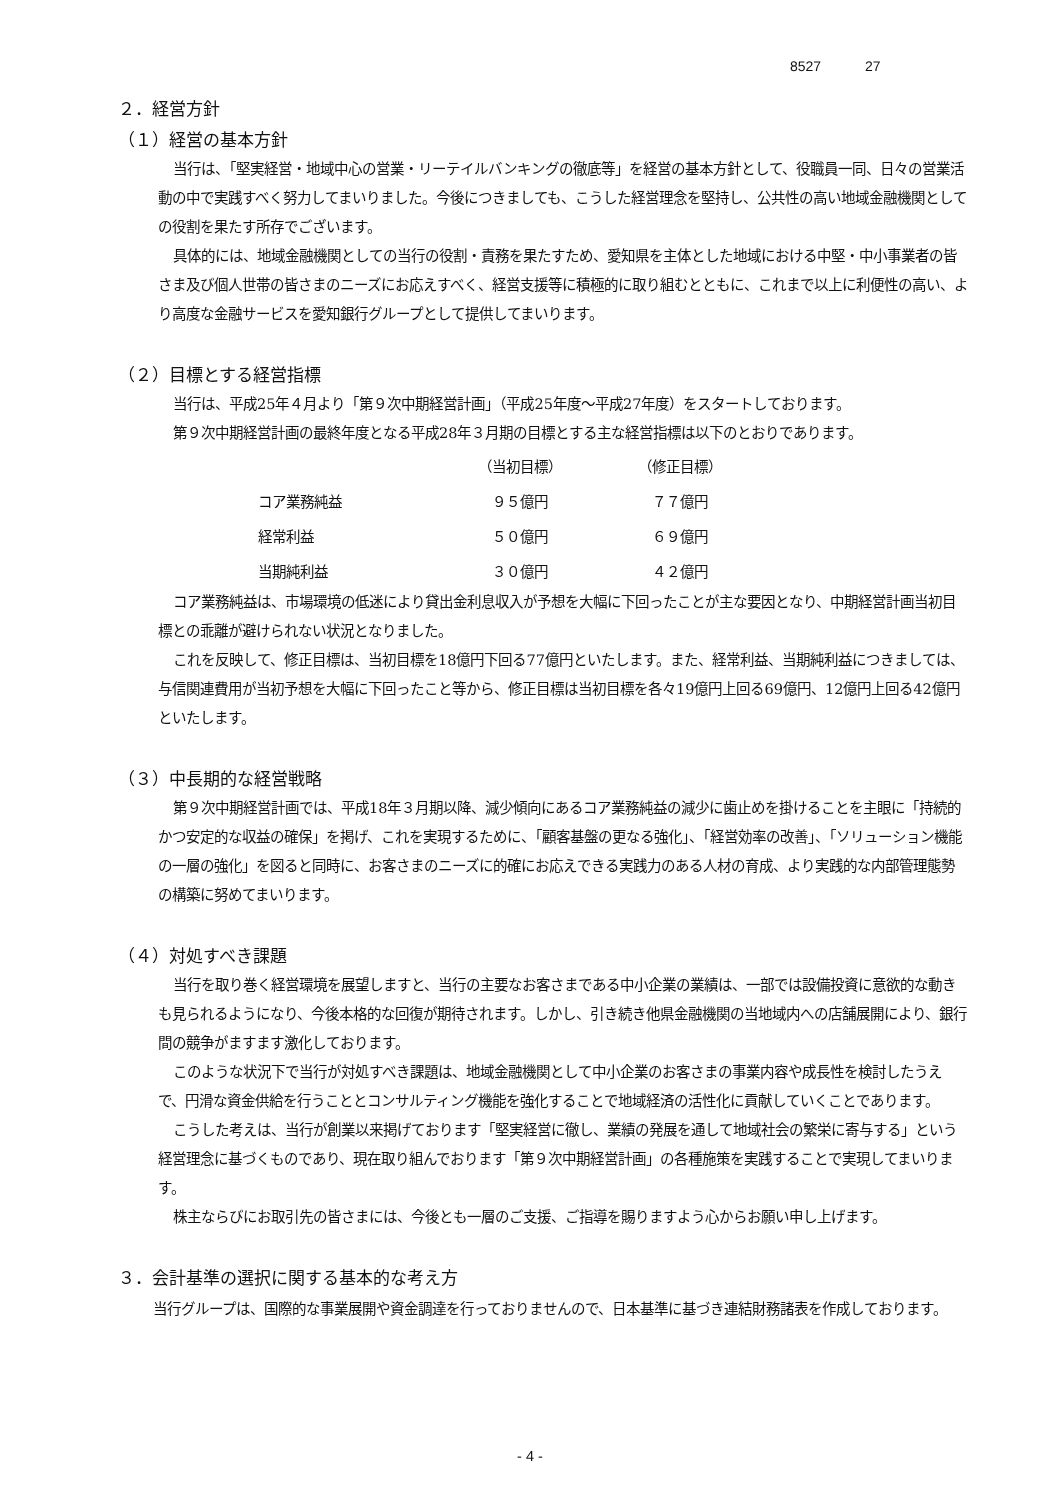8527 27
２．経営方針
（１）経営の基本方針
当行は、「堅実経営・地域中心の営業・リーテイルバンキングの徹底等」を経営の基本方針として、役職員一同、日々の営業活動の中で実践すべく努力してまいりました。今後につきましても、こうした経営理念を堅持し、公共性の高い地域金融機関としての役割を果たす所存でございます。
具体的には、地域金融機関としての当行の役割・責務を果たすため、愛知県を主体とした地域における中堅・中小事業者の皆さま及び個人世帯の皆さまのニーズにお応えすべく、経営支援等に積極的に取り組むとともに、これまで以上に利便性の高い、より高度な金融サービスを愛知銀行グループとして提供してまいります。
（２）目標とする経営指標
当行は、平成25年４月より「第９次中期経営計画」（平成25年度～平成27年度）をスタートしております。
第９次中期経営計画の最終年度となる平成28年３月期の目標とする主な経営指標は以下のとおりであります。
| | （当初目標） | （修正目標） |
| --- | --- | --- |
| コア業務純益 | ９５億円 | ７７億円 |
| 経常利益 | ５０億円 | ６９億円 |
| 当期純利益 | ３０億円 | ４２億円 |
コア業務純益は、市場環境の低迷により貸出金利息収入が予想を大幅に下回ったことが主な要因となり、中期経営計画当初目標との乖離が避けられない状況となりました。
これを反映して、修正目標は、当初目標を18億円下回る77億円といたします。また、経常利益、当期純利益につきましては、与信関連費用が当初予想を大幅に下回ったこと等から、修正目標は当初目標を各々19億円上回る69億円、12億円上回る42億円といたします。
（３）中長期的な経営戦略
第９次中期経営計画では、平成18年３月期以降、減少傾向にあるコア業務純益の減少に歯止めを掛けることを主眼に「持続的かつ安定的な収益の確保」を掲げ、これを実現するために、「顧客基盤の更なる強化」、「経営効率の改善」、「ソリューション機能の一層の強化」を図ると同時に、お客さまのニーズに的確にお応えできる実践力のある人材の育成、より実践的な内部管理態勢の構築に努めてまいります。
（４）対処すべき課題
当行を取り巻く経営環境を展望しますと、当行の主要なお客さまである中小企業の業績は、一部では設備投資に意欲的な動きも見られるようになり、今後本格的な回復が期待されます。しかし、引き続き他県金融機関の当地域内への店舗展開により、銀行間の競争がますます激化しております。
このような状況下で当行が対処すべき課題は、地域金融機関として中小企業のお客さまの事業内容や成長性を検討したうえで、円滑な資金供給を行うこととコンサルティング機能を強化することで地域経済の活性化に貢献していくことであります。
こうした考えは、当行が創業以来掲げております「堅実経営に徹し、業績の発展を通して地域社会の繁栄に寄与する」という経営理念に基づくものであり、現在取り組んでおります「第９次中期経営計画」の各種施策を実践することで実現してまいります。
株主ならびにお取引先の皆さまには、今後とも一層のご支援、ご指導を賜りますよう心からお願い申し上げます。
３．会計基準の選択に関する基本的な考え方
当行グループは、国際的な事業展開や資金調達を行っておりませんので、日本基準に基づき連結財務諸表を作成しております。
- 4 -